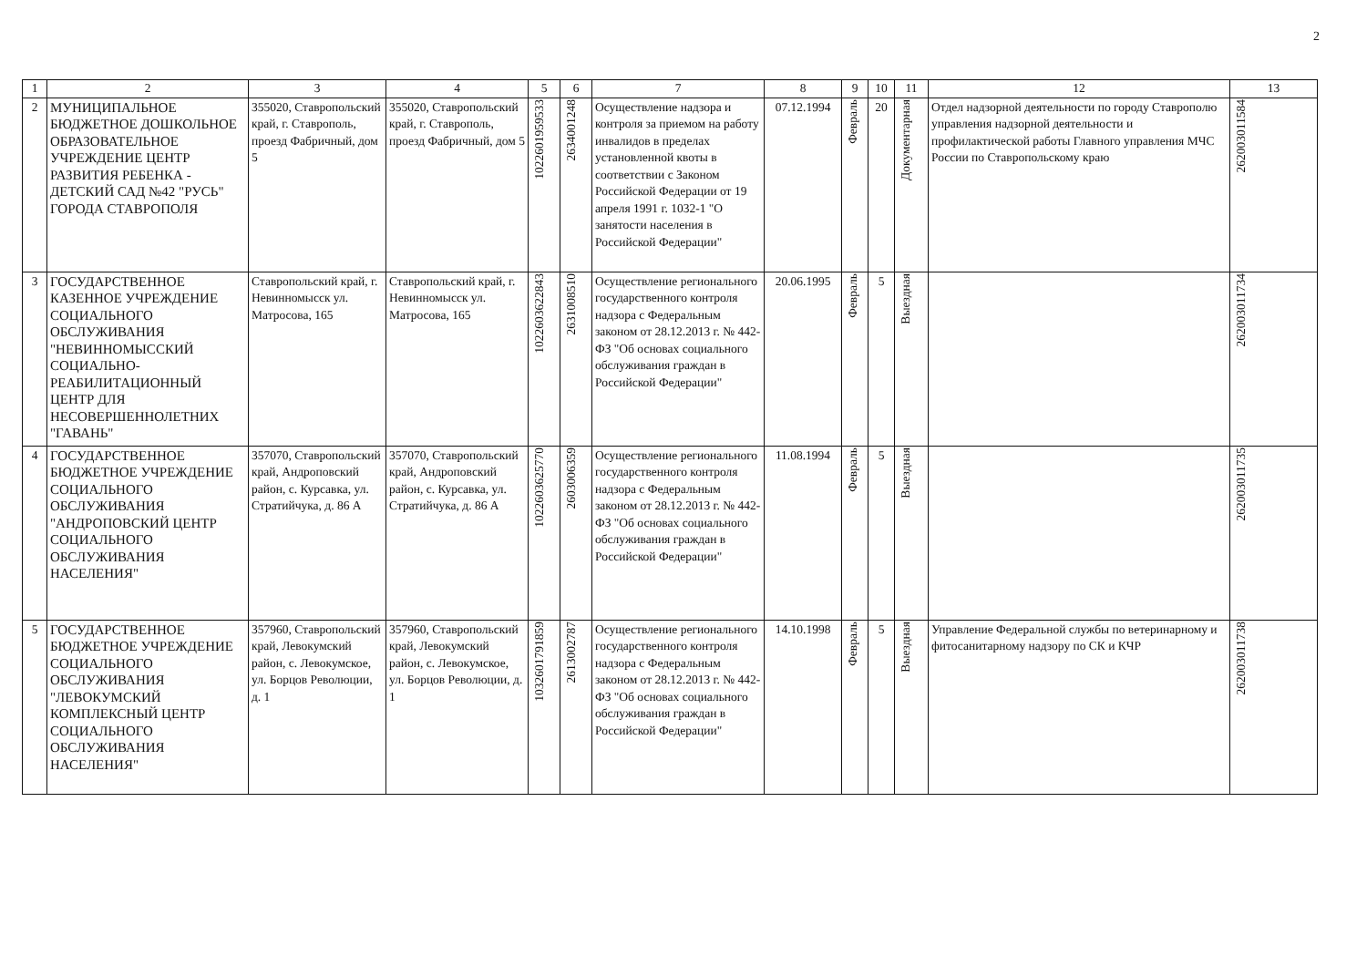2
| 1 | 2 | 3 | 4 | 5 | 6 | 7 | 8 | 9 | 10 | 11 | 12 | 13 |
| --- | --- | --- | --- | --- | --- | --- | --- | --- | --- | --- | --- | --- |
| 2 | МУНИЦИПАЛЬНОЕ БЮДЖЕТНОЕ ДОШКОЛЬНОЕ ОБРАЗОВАТЕЛЬНОЕ УЧРЕЖДЕНИЕ ЦЕНТР РАЗВИТИЯ РЕБЕНКА - ДЕТСКИЙ САД №42 "РУСЬ" ГОРОДА СТАВРОПОЛЯ | 355020, Ставропольский край, г. Ставрополь, проезд Фабричный, дом 5 | 355020, Ставропольский край, г. Ставрополь, проезд Фабричный, дом 5 | 1022601959533 | 2634001248 | Осуществление надзора и контроля за приемом на работу инвалидов в пределах установленной квоты в соответствии с Законом Российской Федерации от 19 апреля 1991 г. 1032-1 "О занятости населения в Российской Федерации" | 07.12.1994 | Февраль | 20 | Документарная | Отдел надзорной деятельности по городу Ставрополю управления надзорной деятельности и профилактической работы Главного управления МЧС России по Ставропольскому краю | 262003011584 |
| 3 | ГОСУДАРСТВЕННОЕ КАЗЕННОЕ УЧРЕЖДЕНИЕ СОЦИАЛЬНОГО ОБСЛУЖИВАНИЯ "НЕВИННОМЫССКИЙ СОЦИАЛЬНО-РЕАБИЛИТАЦИОННЫЙ ЦЕНТР ДЛЯ НЕСОВЕРШЕННОЛЕТНИХ "ГАВАНЬ" | Ставропольский край, г. Невинномысск ул. Матросова, 165 | Ставропольский край, г. Невинномысск ул. Матросова, 165 | 1022603622843 | 2631008510 | Осуществление регионального государственного контроля надзора с Федеральным законом от 28.12.2013 г. № 442-ФЗ "Об основах социального обслуживания граждан в Российской Федерации" | 20.06.1995 | Февраль | 5 | Выездная | | 262003011734 |
| 4 | ГОСУДАРСТВЕННОЕ БЮДЖЕТНОЕ УЧРЕЖДЕНИЕ СОЦИАЛЬНОГО ОБСЛУЖИВАНИЯ "АНДРОПОВСКИЙ ЦЕНТР СОЦИАЛЬНОГО ОБСЛУЖИВАНИЯ НАСЕЛЕНИЯ" | 357070, Ставропольский край, Андроповский район, с. Курсавка, ул. Стратийчука, д. 86 А | 357070, Ставропольский край, Андроповский район, с. Курсавка, ул. Стратийчука, д. 86 А | 1022603625770 | 2603006359 | Осуществление регионального государственного контроля надзора с Федеральным законом от 28.12.2013 г. № 442-ФЗ "Об основах социального обслуживания граждан в Российской Федерации" | 11.08.1994 | Февраль | 5 | Выездная | | 262003011735 |
| 5 | ГОСУДАРСТВЕННОЕ БЮДЖЕТНОЕ УЧРЕЖДЕНИЕ СОЦИАЛЬНОГО ОБСЛУЖИВАНИЯ "ЛЕВОКУМСКИЙ КОМПЛЕКСНЫЙ ЦЕНТР СОЦИАЛЬНОГО ОБСЛУЖИВАНИЯ НАСЕЛЕНИЯ" | 357960, Ставропольский край, Левокумский район, с. Левокумское, ул. Борцов Революции, д. 1 | 357960, Ставропольский край, Левокумский район, с. Левокумское, ул. Борцов Революции, д. 1 | 1032601791859 | 2613002787 | Осуществление регионального государственного контроля надзора с Федеральным законом от 28.12.2013 г. № 442-ФЗ "Об основах социального обслуживания граждан в Российской Федерации" | 14.10.1998 | Февраль | 5 | Выездная | Управление Федеральной службы по ветеринарному и фитосанитарному надзору по СК и КЧР | 262003011738 |